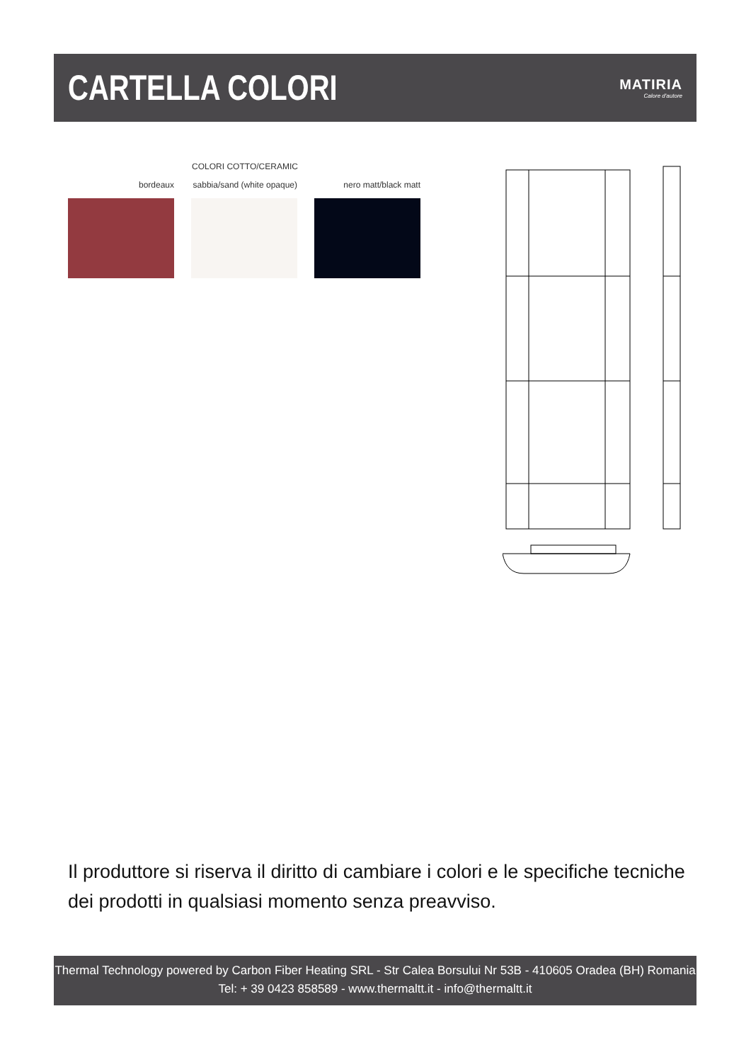CARTELLA COLORI
MATIRIA
Calore d'autore
COLORI COTTO/CERAMIC
bordeaux sabbia/sand (white opaque)
nero matt/black matt
Il produttore si riserva il diritto di cambiare i colori e le specifiche tecniche dei prodotti in qualsiasi momento senza preavviso.
Thermal Technology powered by Carbon Fiber Heating SRL - Str Calea Borsului Nr 53B - 410605 Oradea (BH) Romania
Tel: + 39 0423 858589 - www.thermaltt.it - info@thermaltt.it